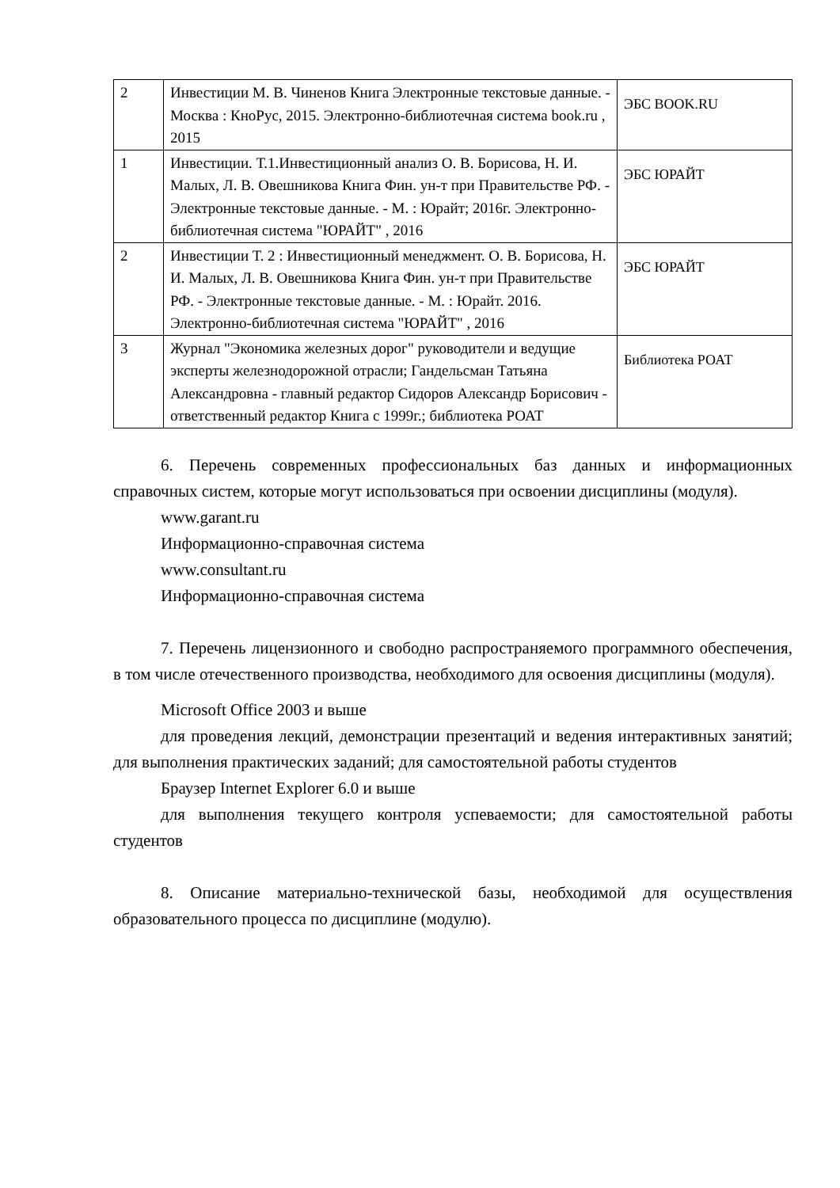| 2 | Инвестиции М. В. Чиненов Книга Электронные текстовые данные. - Москва : КноРус, 2015. Электронно-библиотечная система book.ru , 2015 | ЭБС BOOK.RU |
| 1 | Инвестиции. Т.1.Инвестиционный анализ О. В. Борисова, Н. И. Малых, Л. В. Овешникова Книга Фин. ун-т при Правительстве РФ. - Электронные текстовые данные. - М. : Юрайт; 2016г. Электронно-библиотечная система "ЮРАЙТ" , 2016 | ЭБС ЮРАЙТ |
| 2 | Инвестиции Т. 2 : Инвестиционный менеджмент. О. В. Борисова, Н. И. Малых, Л. В. Овешникова Книга Фин. ун-т при Правительстве РФ. - Электронные текстовые данные. - М. : Юрайт. 2016. Электронно-библиотечная система "ЮРАЙТ" , 2016 | ЭБС ЮРАЙТ |
| 3 | Журнал "Экономика железных дорог" руководители и ведущие эксперты железнодорожной отрасли; Гандельсман Татьяна Александровна - главный редактор Сидоров Александр Борисович - ответственный редактор Книга с 1999г.; библиотека РОАТ | Библиотека РОАТ |
6. Перечень современных профессиональных баз данных и информационных справочных систем, которые могут использоваться при освоении дисциплины (модуля).
www.garant.ru
Информационно-справочная система
www.consultant.ru
Информационно-справочная система
7. Перечень лицензионного и свободно распространяемого программного обеспечения, в том числе отечественного производства, необходимого для освоения дисциплины (модуля).
Microsoft Office 2003 и выше
для проведения лекций, демонстрации презентаций и ведения интерактивных занятий; для выполнения практических заданий; для самостоятельной работы студентов
Браузер Internet Explorer 6.0 и выше
для выполнения текущего контроля успеваемости; для самостоятельной работы студентов
8. Описание материально-технической базы, необходимой для осуществления образовательного процесса по дисциплине (модулю).